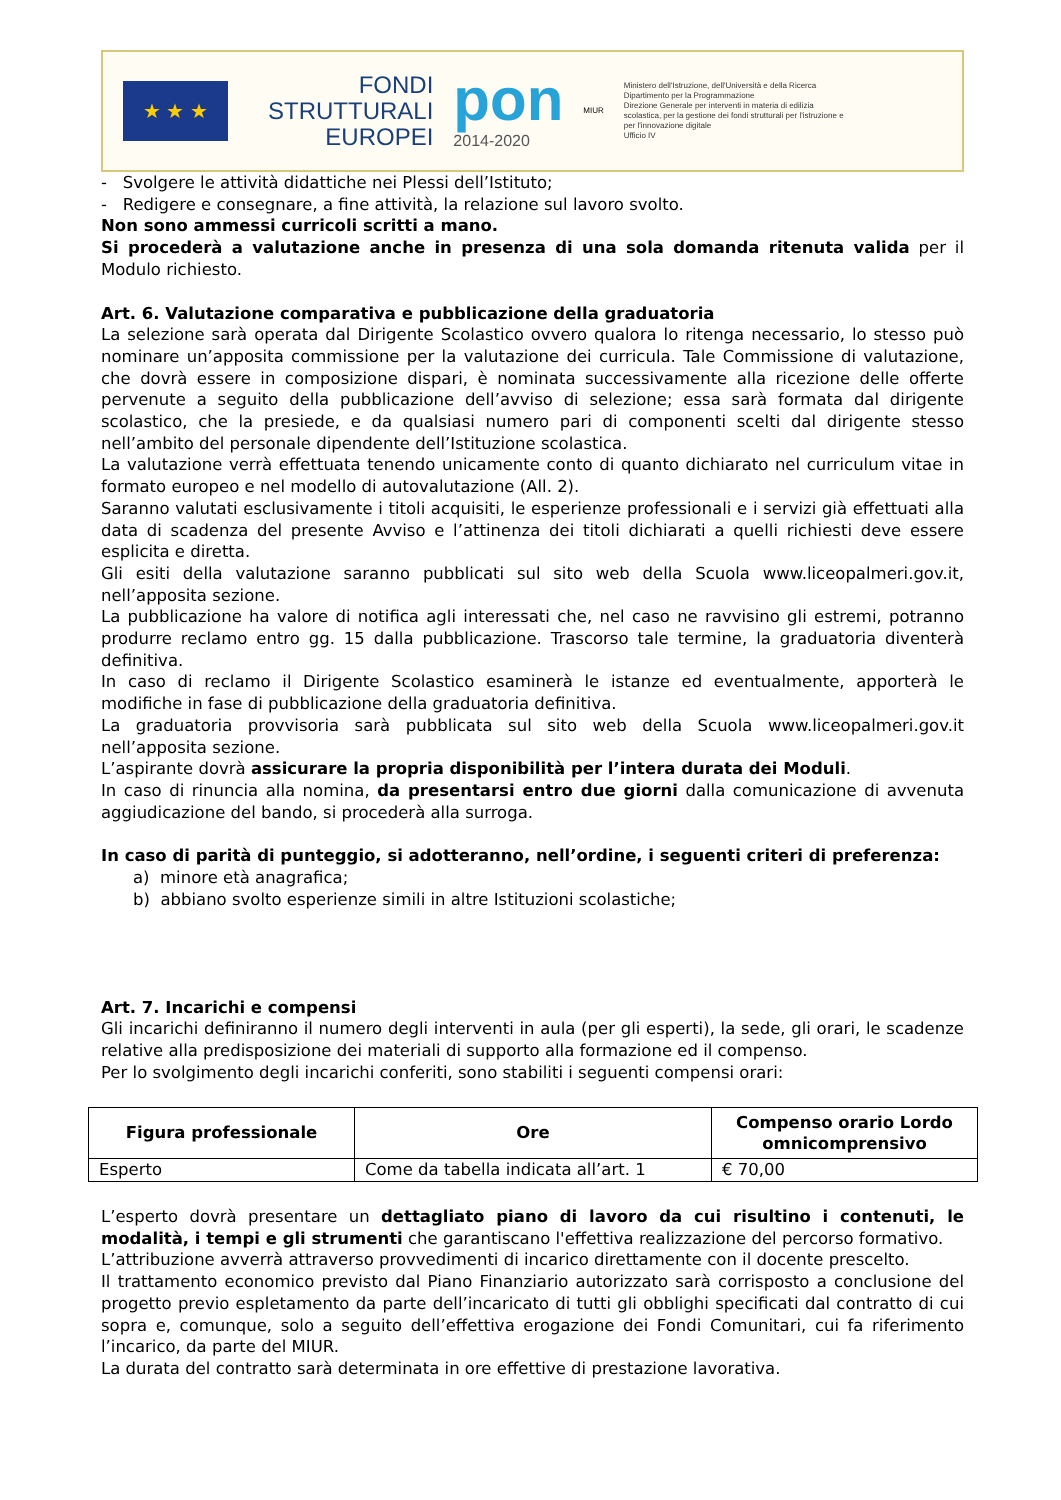★ ★ ★
FONDI
STRUTTURALI
EUROPEI
pon
2014-2020
MIUR
Ministero dell'Istruzione, dell'Università e della Ricerca
Dipartimento per la Programmazione
Direzione Generale per interventi in materia di edilizia scolastica, per la gestione dei fondi strutturali per l'istruzione e per l'innovazione digitale
Ufficio IV
- Svolgere le attività didattiche nei Plessi dell’Istituto;
- Redigere e consegnare, a fine attività, la relazione sul lavoro svolto.
Non sono ammessi curricoli scritti a mano.
Si procederà a valutazione anche in presenza di una sola domanda ritenuta valida per il Modulo richiesto.
Art. 6. Valutazione comparativa e pubblicazione della graduatoria
La selezione sarà operata dal Dirigente Scolastico ovvero qualora lo ritenga necessario, lo stesso può nominare un’apposita commissione per la valutazione dei curricula. Tale Commissione di valutazione, che dovrà essere in composizione dispari, è nominata successivamente alla ricezione delle offerte pervenute a seguito della pubblicazione dell’avviso di selezione; essa sarà formata dal dirigente scolastico, che la presiede, e da qualsiasi numero pari di componenti scelti dal dirigente stesso nell’ambito del personale dipendente dell’Istituzione scolastica.
La valutazione verrà effettuata tenendo unicamente conto di quanto dichiarato nel curriculum vitae in formato europeo e nel modello di autovalutazione (All. 2).
Saranno valutati esclusivamente i titoli acquisiti, le esperienze professionali e i servizi già effettuati alla data di scadenza del presente Avviso e l’attinenza dei titoli dichiarati a quelli richiesti deve essere esplicita e diretta.
Gli esiti della valutazione saranno pubblicati sul sito web della Scuola www.liceopalmeri.gov.it, nell’apposita sezione.
La pubblicazione ha valore di notifica agli interessati che, nel caso ne ravvisino gli estremi, potranno produrre reclamo entro gg. 15 dalla pubblicazione. Trascorso tale termine, la graduatoria diventerà definitiva.
In caso di reclamo il Dirigente Scolastico esaminerà le istanze ed eventualmente, apporterà le modifiche in fase di pubblicazione della graduatoria definitiva.
La graduatoria provvisoria sarà pubblicata sul sito web della Scuola www.liceopalmeri.gov.it nell’apposita sezione.
L’aspirante dovrà assicurare la propria disponibilità per l’intera durata dei Moduli.
In caso di rinuncia alla nomina, da presentarsi entro due giorni dalla comunicazione di avvenuta aggiudicazione del bando, si procederà alla surroga.
In caso di parità di punteggio, si adotteranno, nell’ordine, i seguenti criteri di preferenza:
a) minore età anagrafica;
b) abbiano svolto esperienze simili in altre Istituzioni scolastiche;
Art. 7. Incarichi e compensi
Gli incarichi definiranno il numero degli interventi in aula (per gli esperti), la sede, gli orari, le scadenze relative alla predisposizione dei materiali di supporto alla formazione ed il compenso.
Per lo svolgimento degli incarichi conferiti, sono stabiliti i seguenti compensi orari:
| Figura professionale | Ore | Compenso orario Lordo omnicomprensivo |
| --- | --- | --- |
| Esperto | Come da tabella indicata all’art. 1 | € 70,00 |
L’esperto dovrà presentare un dettagliato piano di lavoro da cui risultino i contenuti, le modalità, i tempi e gli strumenti che garantiscano l'effettiva realizzazione del percorso formativo.
L’attribuzione avverrà attraverso provvedimenti di incarico direttamente con il docente prescelto.
Il trattamento economico previsto dal Piano Finanziario autorizzato sarà corrisposto a conclusione del progetto previo espletamento da parte dell’incaricato di tutti gli obblighi specificati dal contratto di cui sopra e, comunque, solo a seguito dell’effettiva erogazione dei Fondi Comunitari, cui fa riferimento l’incarico, da parte del MIUR.
La durata del contratto sarà determinata in ore effettive di prestazione lavorativa.